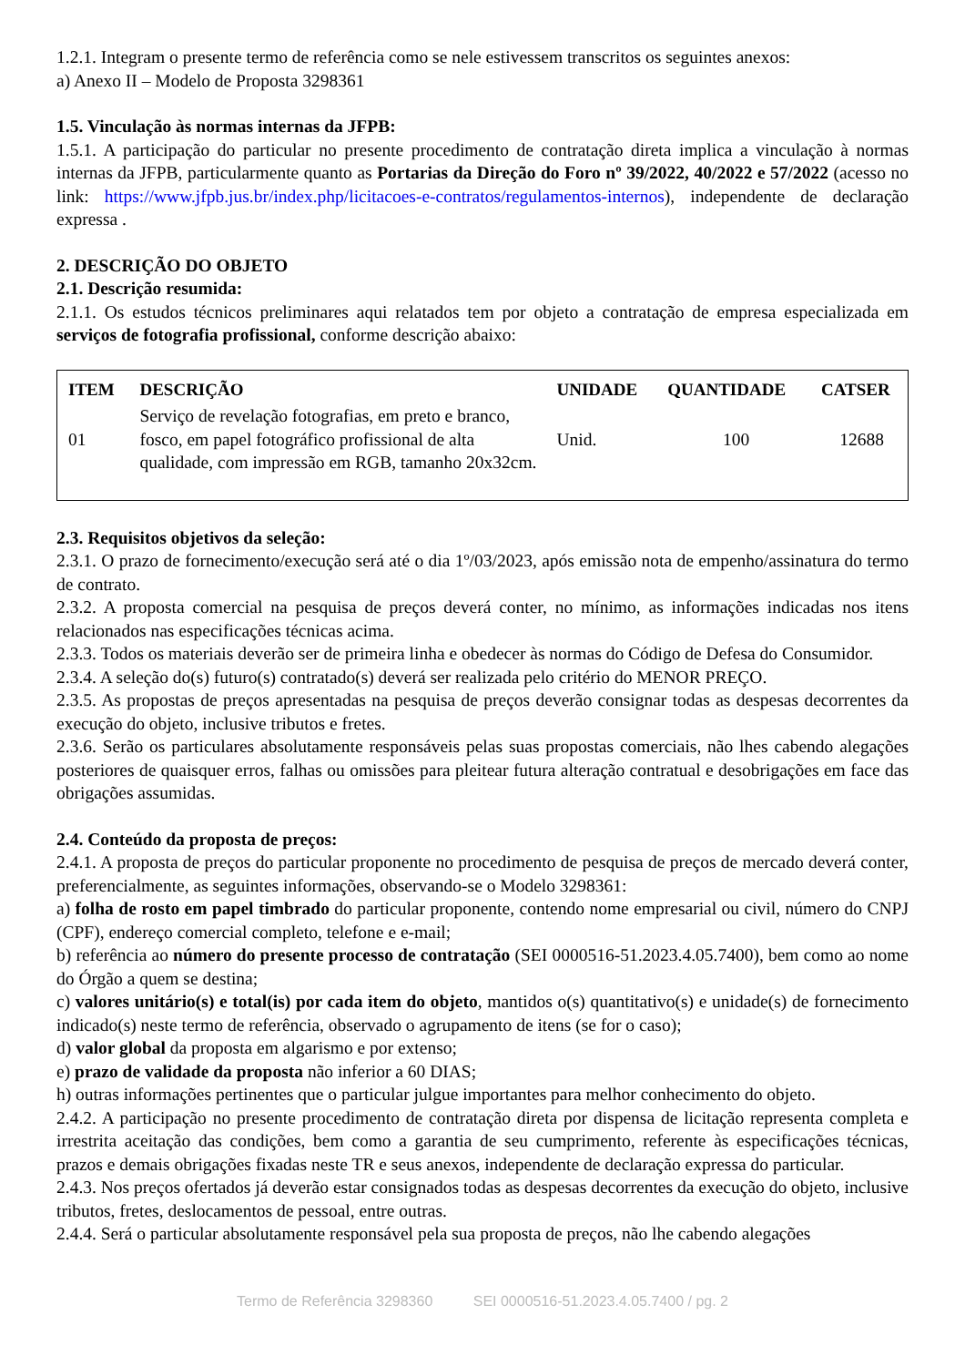1.2.1. Integram o presente termo de referência como se nele estivessem transcritos os seguintes anexos:
a) Anexo II – Modelo de Proposta 3298361
1.5. Vinculação às normas internas da JFPB:
1.5.1. A participação do particular no presente procedimento de contratação direta implica a vinculação à normas internas da JFPB, particularmente quanto as Portarias da Direção do Foro nº 39/2022, 40/2022 e 57/2022 (acesso no link: https://www.jfpb.jus.br/index.php/licitacoes-e-contratos/regulamentos-internos), independente de declaração expressa .
2. DESCRIÇÃO DO OBJETO
2.1. Descrição resumida:
2.1.1. Os estudos técnicos preliminares aqui relatados tem por objeto a contratação de empresa especializada em serviços de fotografia profissional, conforme descrição abaixo:
| ITEM | DESCRIÇÃO | UNIDADE | QUANTIDADE | CATSER |
| --- | --- | --- | --- | --- |
| 01 | Serviço de revelação fotografias, em preto e branco, fosco, em papel fotográfico profissional de alta qualidade, com impressão em RGB, tamanho 20x32cm. | Unid. | 100 | 12688 |
2.3. Requisitos objetivos da seleção:
2.3.1. O prazo de fornecimento/execução será até o dia 1º/03/2023, após emissão nota de empenho/assinatura do termo de contrato.
2.3.2. A proposta comercial na pesquisa de preços deverá conter, no mínimo, as informações indicadas nos itens relacionados nas especificações técnicas acima.
2.3.3. Todos os materiais deverão ser de primeira linha e obedecer às normas do Código de Defesa do Consumidor.
2.3.4. A seleção do(s) futuro(s) contratado(s) deverá ser realizada pelo critério do MENOR PREÇO.
2.3.5. As propostas de preços apresentadas na pesquisa de preços deverão consignar todas as despesas decorrentes da execução do objeto, inclusive tributos e fretes.
2.3.6. Serão os particulares absolutamente responsáveis pelas suas propostas comerciais, não lhes cabendo alegações posteriores de quaisquer erros, falhas ou omissões para pleitear futura alteração contratual e desobrigações em face das obrigações assumidas.
2.4. Conteúdo da proposta de preços:
2.4.1. A proposta de preços do particular proponente no procedimento de pesquisa de preços de mercado deverá conter, preferencialmente, as seguintes informações, observando-se o Modelo 3298361:
a) folha de rosto em papel timbrado do particular proponente, contendo nome empresarial ou civil, número do CNPJ (CPF), endereço comercial completo, telefone e e-mail;
b) referência ao número do presente processo de contratação (SEI 0000516-51.2023.4.05.7400), bem como ao nome do Órgão a quem se destina;
c) valores unitário(s) e total(is) por cada item do objeto, mantidos o(s) quantitativo(s) e unidade(s) de fornecimento indicado(s) neste termo de referência, observado o agrupamento de itens (se for o caso);
d) valor global da proposta em algarismo e por extenso;
e) prazo de validade da proposta não inferior a 60 DIAS;
h) outras informações pertinentes que o particular julgue importantes para melhor conhecimento do objeto.
2.4.2. A participação no presente procedimento de contratação direta por dispensa de licitação representa completa e irrestrita aceitação das condições, bem como a garantia de seu cumprimento, referente às especificações técnicas, prazos e demais obrigações fixadas neste TR e seus anexos, independente de declaração expressa do particular.
2.4.3. Nos preços ofertados já deverão estar consignados todas as despesas decorrentes da execução do objeto, inclusive tributos, fretes, deslocamentos de pessoal, entre outras.
2.4.4. Será o particular absolutamente responsável pela sua proposta de preços, não lhe cabendo alegações
Termo de Referência 3298360 SEI 0000516-51.2023.4.05.7400 / pg. 2